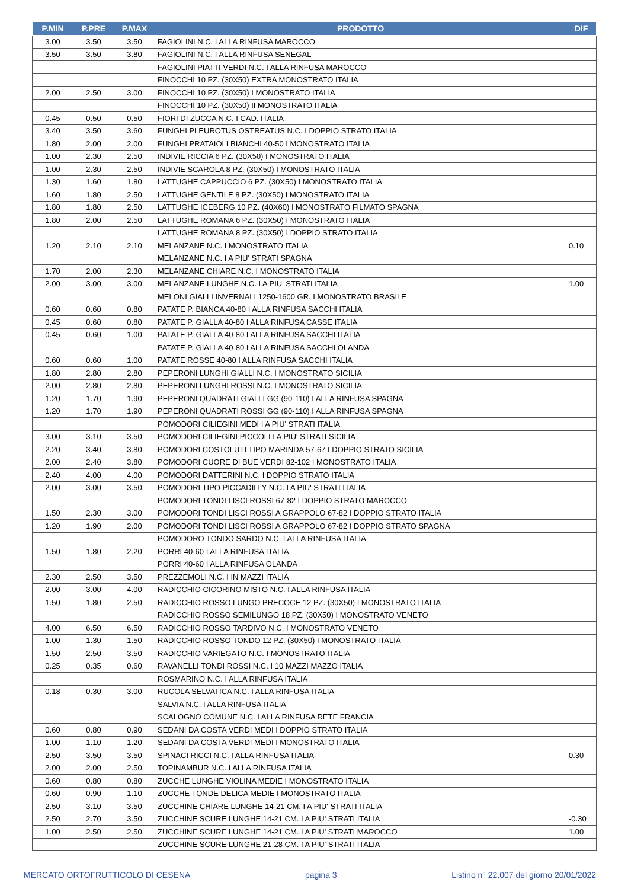| P.MIN | P.PRE | P.MAX | PRODOTTO | DIF |
| --- | --- | --- | --- | --- |
| 3.00 | 3.50 | 3.50 | FAGIOLINI N.C. I ALLA RINFUSA MAROCCO | |
| 3.50 | 3.50 | 3.80 | FAGIOLINI N.C. I ALLA RINFUSA SENEGAL | |
| | | | FAGIOLINI PIATTI VERDI N.C. I ALLA RINFUSA MAROCCO | |
| | | | FINOCCHI 10 PZ. (30X50) EXTRA MONOSTRATO ITALIA | |
| 2.00 | 2.50 | 3.00 | FINOCCHI 10 PZ. (30X50) I MONOSTRATO ITALIA | |
| | | | FINOCCHI 10 PZ. (30X50) II MONOSTRATO ITALIA | |
| 0.45 | 0.50 | 0.50 | FIORI DI ZUCCA N.C. I CAD. ITALIA | |
| 3.40 | 3.50 | 3.60 | FUNGHI PLEUROTUS OSTREATUS N.C. I DOPPIO STRATO ITALIA | |
| 1.80 | 2.00 | 2.00 | FUNGHI PRATAIOLI BIANCHI 40-50 I MONOSTRATO ITALIA | |
| 1.00 | 2.30 | 2.50 | INDIVIE RICCIA 6 PZ. (30X50) I MONOSTRATO ITALIA | |
| 1.00 | 2.30 | 2.50 | INDIVIE SCAROLA 8 PZ. (30X50) I MONOSTRATO ITALIA | |
| 1.30 | 1.60 | 1.80 | LATTUGHE CAPPUCCIO 6 PZ. (30X50) I MONOSTRATO ITALIA | |
| 1.60 | 1.80 | 2.50 | LATTUGHE GENTILE 8 PZ. (30X50) I MONOSTRATO ITALIA | |
| 1.80 | 1.80 | 2.50 | LATTUGHE ICEBERG 10 PZ. (40X60) I MONOSTRATO FILMATO SPAGNA | |
| 1.80 | 2.00 | 2.50 | LATTUGHE ROMANA 6 PZ. (30X50) I MONOSTRATO ITALIA | |
| | | | LATTUGHE ROMANA 8 PZ. (30X50) I DOPPIO STRATO ITALIA | |
| 1.20 | 2.10 | 2.10 | MELANZANE N.C. I MONOSTRATO ITALIA | 0.10 |
| | | | MELANZANE N.C. I A PIU' STRATI SPAGNA | |
| 1.70 | 2.00 | 2.30 | MELANZANE CHIARE N.C. I MONOSTRATO ITALIA | |
| 2.00 | 3.00 | 3.00 | MELANZANE LUNGHE N.C. I A PIU' STRATI ITALIA | 1.00 |
| | | | MELONI GIALLI INVERNALI 1250-1600 GR. I MONOSTRATO BRASILE | |
| 0.60 | 0.60 | 0.80 | PATATE P. BIANCA 40-80 I ALLA RINFUSA SACCHI ITALIA | |
| 0.45 | 0.60 | 0.80 | PATATE P. GIALLA 40-80 I ALLA RINFUSA CASSE ITALIA | |
| 0.45 | 0.60 | 1.00 | PATATE P. GIALLA 40-80 I ALLA RINFUSA SACCHI ITALIA | |
| | | | PATATE P. GIALLA 40-80 I ALLA RINFUSA SACCHI OLANDA | |
| 0.60 | 0.60 | 1.00 | PATATE ROSSE 40-80 I ALLA RINFUSA SACCHI ITALIA | |
| 1.80 | 2.80 | 2.80 | PEPERONI LUNGHI GIALLI N.C. I MONOSTRATO SICILIA | |
| 2.00 | 2.80 | 2.80 | PEPERONI LUNGHI ROSSI N.C. I MONOSTRATO SICILIA | |
| 1.20 | 1.70 | 1.90 | PEPERONI QUADRATI GIALLI GG (90-110) I ALLA RINFUSA SPAGNA | |
| 1.20 | 1.70 | 1.90 | PEPERONI QUADRATI ROSSI GG (90-110) I ALLA RINFUSA SPAGNA | |
| | | | POMODORI CILIEGINI MEDI I A PIU' STRATI ITALIA | |
| 3.00 | 3.10 | 3.50 | POMODORI CILIEGINI PICCOLI I A PIU' STRATI SICILIA | |
| 2.20 | 3.40 | 3.80 | POMODORI COSTOLUTI TIPO MARINDA 57-67 I DOPPIO STRATO SICILIA | |
| 2.00 | 2.40 | 3.80 | POMODORI CUORE DI BUE VERDI 82-102 I MONOSTRATO ITALIA | |
| 2.40 | 4.00 | 4.00 | POMODORI DATTERINI N.C. I DOPPIO STRATO ITALIA | |
| 2.00 | 3.00 | 3.50 | POMODORI TIPO PICCADILLY N.C. I A PIU' STRATI ITALIA | |
| | | | POMODORI TONDI LISCI ROSSI 67-82 I DOPPIO STRATO MAROCCO | |
| 1.50 | 2.30 | 3.00 | POMODORI TONDI LISCI ROSSI A GRAPPOLO 67-82 I DOPPIO STRATO ITALIA | |
| 1.20 | 1.90 | 2.00 | POMODORI TONDI LISCI ROSSI A GRAPPOLO 67-82 I DOPPIO STRATO SPAGNA | |
| | | | POMODORO TONDO SARDO N.C. I ALLA RINFUSA ITALIA | |
| 1.50 | 1.80 | 2.20 | PORRI 40-60 I ALLA RINFUSA ITALIA | |
| | | | PORRI 40-60 I ALLA RINFUSA OLANDA | |
| 2.30 | 2.50 | 3.50 | PREZZEMOLI N.C. I IN MAZZI ITALIA | |
| 2.00 | 3.00 | 4.00 | RADICCHIO CICORINO MISTO N.C. I ALLA RINFUSA ITALIA | |
| 1.50 | 1.80 | 2.50 | RADICCHIO ROSSO LUNGO PRECOCE 12 PZ. (30X50) I MONOSTRATO ITALIA | |
| | | | RADICCHIO ROSSO SEMILUNGO 18 PZ. (30X50) I MONOSTRATO VENETO | |
| 4.00 | 6.50 | 6.50 | RADICCHIO ROSSO TARDIVO N.C. I MONOSTRATO VENETO | |
| 1.00 | 1.30 | 1.50 | RADICCHIO ROSSO TONDO 12 PZ. (30X50) I MONOSTRATO ITALIA | |
| 1.50 | 2.50 | 3.50 | RADICCHIO VARIEGATO N.C. I MONOSTRATO ITALIA | |
| 0.25 | 0.35 | 0.60 | RAVANELLI TONDI ROSSI N.C. I 10 MAZZI MAZZO ITALIA | |
| | | | ROSMARINO N.C. I ALLA RINFUSA ITALIA | |
| 0.18 | 0.30 | 3.00 | RUCOLA SELVATICA N.C. I ALLA RINFUSA ITALIA | |
| | | | SALVIA N.C. I ALLA RINFUSA ITALIA | |
| | | | SCALOGNO COMUNE N.C. I ALLA RINFUSA RETE FRANCIA | |
| 0.60 | 0.80 | 0.90 | SEDANI DA COSTA VERDI MEDI I DOPPIO STRATO ITALIA | |
| 1.00 | 1.10 | 1.20 | SEDANI DA COSTA VERDI MEDI I MONOSTRATO ITALIA | |
| 2.50 | 3.50 | 3.50 | SPINACI RICCI N.C. I ALLA RINFUSA ITALIA | 0.30 |
| 2.00 | 2.00 | 2.50 | TOPINAMBUR N.C. I ALLA RINFUSA ITALIA | |
| 0.60 | 0.80 | 0.80 | ZUCCHE LUNGHE VIOLINA MEDIE I MONOSTRATO ITALIA | |
| 0.60 | 0.90 | 1.10 | ZUCCHE TONDE DELICA MEDIE I MONOSTRATO ITALIA | |
| 2.50 | 3.10 | 3.50 | ZUCCHINE CHIARE LUNGHE 14-21 CM. I A PIU' STRATI ITALIA | |
| 2.50 | 2.70 | 3.50 | ZUCCHINE SCURE LUNGHE 14-21 CM. I A PIU' STRATI ITALIA | -0.30 |
| 1.00 | 2.50 | 2.50 | ZUCCHINE SCURE LUNGHE 14-21 CM. I A PIU' STRATI MAROCCO | 1.00 |
| | | | ZUCCHINE SCURE LUNGHE 21-28 CM. I A PIU' STRATI ITALIA | |
MERCATO ORTOFRUTTICOLO DI CESENA pagina 3 Listino n° 22.007 del giorno 20/01/2022